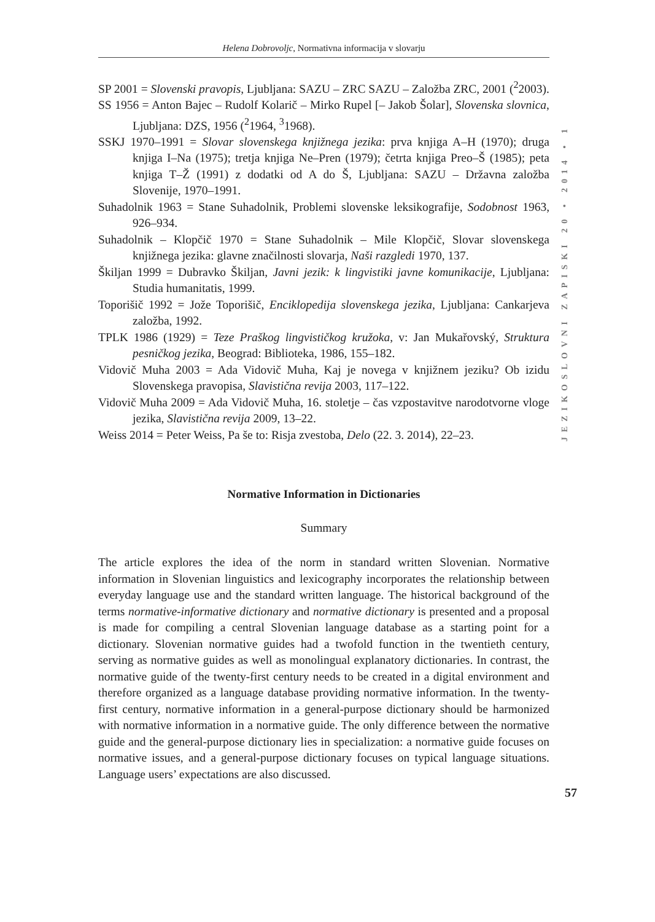Helena Dobrovoljc, Normativna informacija v slovarju
JEZIKOSLOVNI ZAPISKI 20 • 2014 • 1
SP 2001 = Slovenski pravopis, Ljubljana: SAZU – ZRC SAZU – Založba ZRC, 2001 (<sup>2</sup>2003).
SS 1956 = Anton Bajec – Rudolf Kolarič – Mirko Rupel [– Jakob Šolar], Slovenska slovnica, Ljubljana: DZS, 1956 (<sup>2</sup>1964, <sup>3</sup>1968).
SSKJ 1970–1991 = Slovar slovenskega knjižnega jezika: prva knjiga A–H (1970); druga knjiga I–Na (1975); tretja knjiga Ne–Pren (1979); četrta knjiga Preo–Š (1985); peta knjiga T–Ž (1991) z dodatki od A do Š, Ljubljana: SAZU – Državna založba Slovenije, 1970–1991.
Suhadolnik 1963 = Stane Suhadolnik, Problemi slovenske leksikografije, Sodobnost 1963, 926–934.
Suhadolnik – Klopčič 1970 = Stane Suhadolnik – Mile Klopčič, Slovar slovenskega knjižnega jezika: glavne značilnosti slovarja, Naši razgledi 1970, 137.
Škiljan 1999 = Dubravko Škiljan, Javni jezik: k lingvistiki javne komunikacije, Ljubljana: Studia humanitatis, 1999.
Toporišič 1992 = Jože Toporišič, Enciklopedija slovenskega jezika, Ljubljana: Cankarjeva založba, 1992.
TPLK 1986 (1929) = Teze Praškog lingvističkog kružoka, v: Jan Mukařovský, Struktura pesničkog jezika, Beograd: Biblioteka, 1986, 155–182.
Vidovič Muha 2003 = Ada Vidovič Muha, Kaj je novega v knjižnem jeziku? Ob izidu Slovenskega pravopisa, Slavistična revija 2003, 117–122.
Vidovič Muha 2009 = Ada Vidovič Muha, 16. stoletje – čas vzpostavitve narodotvorne vloge jezika, Slavistična revija 2009, 13–22.
Weiss 2014 = Peter Weiss, Pa še to: Risja zvestoba, Delo (22. 3. 2014), 22–23.
Normative Information in Dictionaries
Summary
The article explores the idea of the norm in standard written Slovenian. Normative information in Slovenian linguistics and lexicography incorporates the relationship between everyday language use and the standard written language. The historical background of the terms normative-informative dictionary and normative dictionary is presented and a proposal is made for compiling a central Slovenian language database as a starting point for a dictionary. Slovenian normative guides had a twofold function in the twentieth century, serving as normative guides as well as monolingual explanatory dictionaries. In contrast, the normative guide of the twenty-first century needs to be created in a digital environment and therefore organized as a language database providing normative information. In the twenty-first century, normative information in a general-purpose dictionary should be harmonized with normative information in a normative guide. The only difference between the normative guide and the general-purpose dictionary lies in specialization: a normative guide focuses on normative issues, and a general-purpose dictionary focuses on typical language situations. Language users’ expectations are also discussed.
57